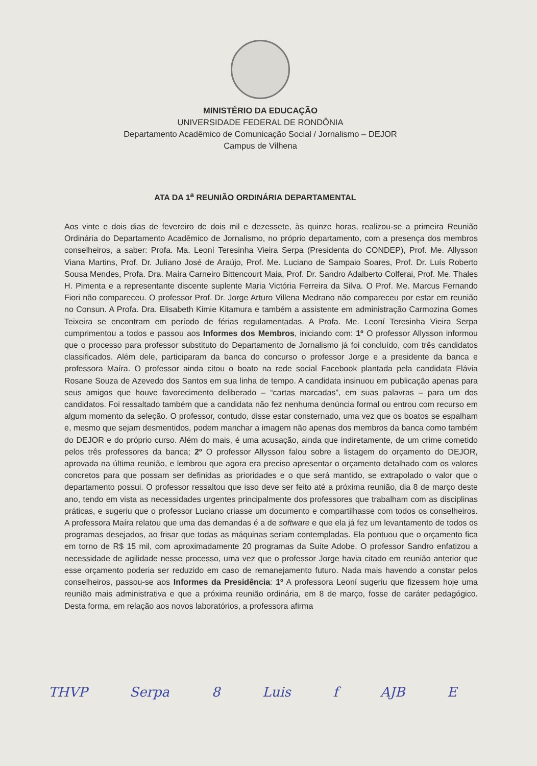MINISTÉRIO DA EDUCAÇÃO
UNIVERSIDADE FEDERAL DE RONDÔNIA
Departamento Acadêmico de Comunicação Social / Jornalismo – DEJOR
Campus de Vilhena
ATA DA 1<sup>a</sup> REUNIÃO ORDINÁRIA DEPARTAMENTAL
Aos vinte e dois dias de fevereiro de dois mil e dezessete, às quinze horas, realizou-se a primeira Reunião Ordinária do Departamento Acadêmico de Jornalismo, no próprio departamento, com a presença dos membros conselheiros, a saber: Profa. Ma. Leoní Teresinha Vieira Serpa (Presidenta do CONDEP), Prof. Me. Allysson Viana Martins, Prof. Dr. Juliano José de Araújo, Prof. Me. Luciano de Sampaio Soares, Prof. Dr. Luís Roberto Sousa Mendes, Profa. Dra. Maíra Carneiro Bittencourt Maia, Prof. Dr. Sandro Adalberto Colferai, Prof. Me. Thales H. Pimenta e a representante discente suplente Maria Victória Ferreira da Silva. O Prof. Me. Marcus Fernando Fiori não compareceu. O professor Prof. Dr. Jorge Arturo Villena Medrano não compareceu por estar em reunião no Consun. A Profa. Dra. Elisabeth Kimie Kitamura e também a assistente em administração Carmozina Gomes Teixeira se encontram em período de férias regulamentadas. A Profa. Me. Leoní Teresinha Vieira Serpa cumprimentou a todos e passou aos Informes dos Membros, iniciando com: 1º O professor Allysson informou que o processo para professor substituto do Departamento de Jornalismo já foi concluído, com três candidatos classificados. Além dele, participaram da banca do concurso o professor Jorge e a presidente da banca e professora Maíra. O professor ainda citou o boato na rede social Facebook plantada pela candidata Flávia Rosane Souza de Azevedo dos Santos em sua linha de tempo. A candidata insinuou em publicação apenas para seus amigos que houve favorecimento deliberado – “cartas marcadas”, em suas palavras – para um dos candidatos. Foi ressaltado também que a candidata não fez nenhuma denúncia formal ou entrou com recurso em algum momento da seleção. O professor, contudo, disse estar consternado, uma vez que os boatos se espalham e, mesmo que sejam desmentidos, podem manchar a imagem não apenas dos membros da banca como também do DEJOR e do próprio curso. Além do mais, é uma acusação, ainda que indiretamente, de um crime cometido pelos três professores da banca; 2º O professor Allysson falou sobre a listagem do orçamento do DEJOR, aprovada na última reunião, e lembrou que agora era preciso apresentar o orçamento detalhado com os valores concretos para que possam ser definidas as prioridades e o que será mantido, se extrapolado o valor que o departamento possui. O professor ressaltou que isso deve ser feito até a próxima reunião, dia 8 de março deste ano, tendo em vista as necessidades urgentes principalmente dos professores que trabalham com as disciplinas práticas, e sugeriu que o professor Luciano criasse um documento e compartilhasse com todos os conselheiros. A professora Maíra relatou que uma das demandas é a de software e que ela já fez um levantamento de todos os programas desejados, ao frisar que todas as máquinas seriam contempladas. Ela pontuou que o orçamento fica em torno de R$ 15 mil, com aproximadamente 20 programas da Suíte Adobe. O professor Sandro enfatizou a necessidade de agilidade nesse processo, uma vez que o professor Jorge havia citado em reunião anterior que esse orçamento poderia ser reduzido em caso de remanejamento futuro. Nada mais havendo a constar pelos conselheiros, passou-se aos Informes da Presidência: 1º A professora Leoní sugeriu que fizessem hoje uma reunião mais administrativa e que a próxima reunião ordinária, em 8 de março, fosse de caráter pedagógico. Desta forma, em relação aos novos laboratórios, a professora afirma
THVP Serpa 8 Luis f AJB E